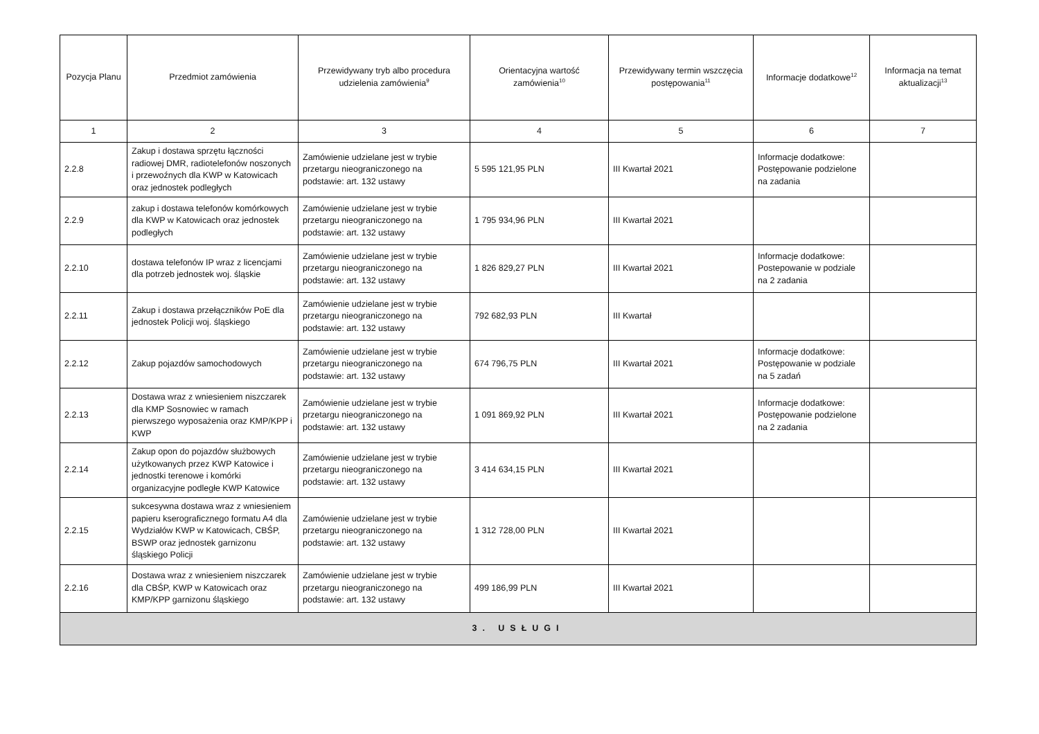| Pozycja Planu | Przedmiot zamówienia | Przewidywany tryb albo procedura udzielenia zamówienia<sup>9</sup> | Orientacyjna wartość zamówienia<sup>10</sup> | Przewidywany termin wszczęcia postępowania<sup>11</sup> | Informacje dodatkowe<sup>12</sup> | Informacja na temat aktualizacji<sup>13</sup> |
| --- | --- | --- | --- | --- | --- | --- |
| 1 | 2 | 3 | 4 | 5 | 6 | 7 |
| 2.2.8 | Zakup i dostawa sprzętu łączności radiowej DMR, radiotelefonów noszonych i przewoźnych dla KWP w Katowicach oraz jednostek podległych | Zamówienie udzielane jest w trybie przetargu nieograniczonego na podstawie: art. 132 ustawy | 5 595 121,95 PLN | III Kwartał 2021 | Informacje dodatkowe: Postępowanie podzielone na zadania | |
| 2.2.9 | zakup i dostawa telefonów komórkowych dla KWP w Katowicach oraz jednostek podległych | Zamówienie udzielane jest w trybie przetargu nieograniczonego na podstawie: art. 132 ustawy | 1 795 934,96 PLN | III Kwartał 2021 | | |
| 2.2.10 | dostawa telefonów IP wraz z licencjami dla potrzeb jednostek woj. śląskie | Zamówienie udzielane jest w trybie przetargu nieograniczonego na podstawie: art. 132 ustawy | 1 826 829,27 PLN | III Kwartał 2021 | Informacje dodatkowe: Postepowanie w podziale na 2 zadania | |
| 2.2.11 | Zakup i dostawa przełączników PoE dla jednostek Policji woj. śląskiego | Zamówienie udzielane jest w trybie przetargu nieograniczonego na podstawie: art. 132 ustawy | 792 682,93 PLN | III Kwartał | | |
| 2.2.12 | Zakup pojazdów samochodowych | Zamówienie udzielane jest w trybie przetargu nieograniczonego na podstawie: art. 132 ustawy | 674 796,75 PLN | III Kwartał 2021 | Informacje dodatkowe: Postępowanie w podziale na 5 zadań | |
| 2.2.13 | Dostawa wraz z wniesieniem niszczarek dla KMP Sosnowiec w ramach pierwszego wyposażenia oraz KMP/KPP i KWP | Zamówienie udzielane jest w trybie przetargu nieograniczonego na podstawie: art. 132 ustawy | 1 091 869,92 PLN | III Kwartał 2021 | Informacje dodatkowe: Postępowanie podzielone na 2 zadania | |
| 2.2.14 | Zakup opon do pojazdów służbowych użytkowanych przez KWP Katowice i jednostki terenowe i komórki organizacyjne podległe KWP Katowice | Zamówienie udzielane jest w trybie przetargu nieograniczonego na podstawie: art. 132 ustawy | 3 414 634,15 PLN | III Kwartał 2021 | | |
| 2.2.15 | sukcesywna dostawa wraz z wniesieniem papieru kserograficznego formatu A4 dla Wydziałów KWP w Katowicach, CBŚP, BSWP oraz jednostek garnizonu śląskiego Policji | Zamówienie udzielane jest w trybie przetargu nieograniczonego na podstawie: art. 132 ustawy | 1 312 728,00 PLN | III Kwartał 2021 | | |
| 2.2.16 | Dostawa wraz z wniesieniem niszczarek dla CBŚP, KWP w Katowicach oraz KMP/KPP garnizonu śląskiego | Zamówienie udzielane jest w trybie przetargu nieograniczonego na podstawie: art. 132 ustawy | 499 186,99 PLN | III Kwartał 2021 | | |
| 3. USŁUGI | | | | | | |